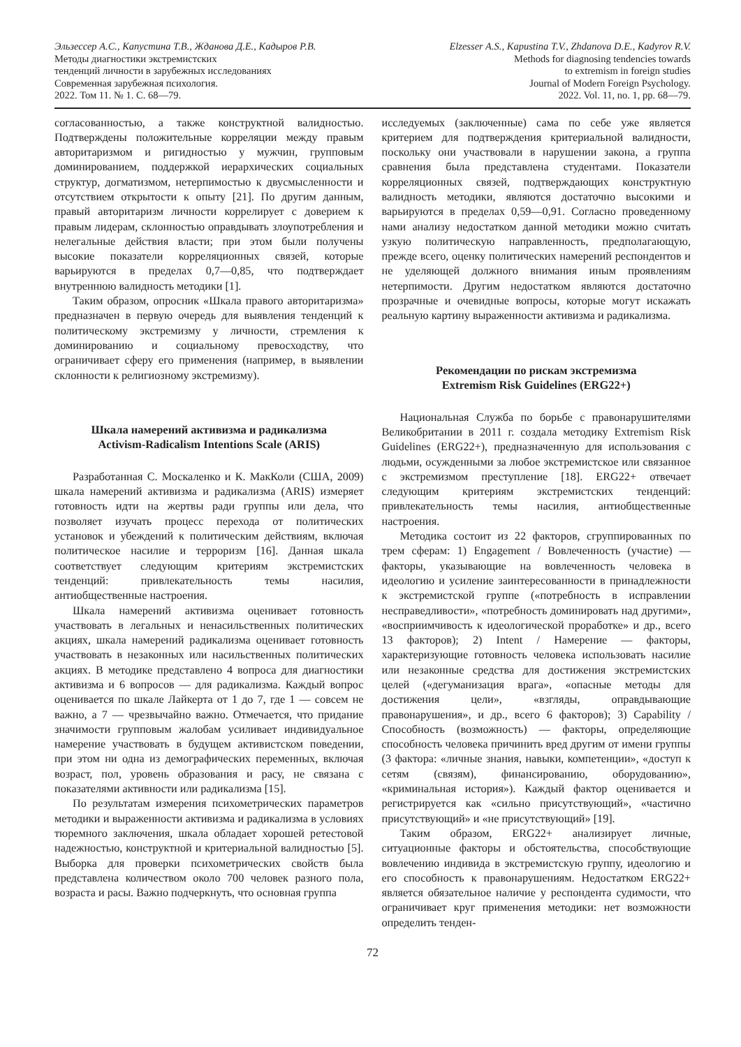Эльзессер А.С., Капустина Т.В., Жданова Д.Е., Кадыров Р.В.
Методы диагностики экстремистских
тенденций личности в зарубежных исследованиях
Современная зарубежная психология.
2022. Том 11. № 1. С. 68—79.
Elzesser A.S., Kapustina T.V., Zhdanova D.E., Kadyrov R.V.
Methods for diagnosing tendencies towards
to extremism in foreign studies
Journal of Modern Foreign Psychology.
2022. Vol. 11, no. 1, pp. 68—79.
согласованностью, а также конструктной валидностью. Подтверждены положительные корреляции между правым авторитаризмом и ригидностью у мужчин, групповым доминированием, поддержкой иерархических социальных структур, догматизмом, нетерпимостью к двусмысленности и отсутствием открытости к опыту [21]. По другим данным, правый авторитаризм личности коррелирует с доверием к правым лидерам, склонностью оправдывать злоупотребления и нелегальные действия власти; при этом были получены высокие показатели корреляционных связей, которые варьируются в пределах 0,7—0,85, что подтверждает внутреннюю валидность методики [1].
Таким образом, опросник «Шкала правого авторитаризма» предназначен в первую очередь для выявления тенденций к политическому экстремизму у личности, стремления к доминированию и социальному превосходству, что ограничивает сферу его применения (например, в выявлении склонности к религиозному экстремизму).
Шкала намерений активизма и радикализма
Activism-Radicalism Intentions Scale (ARIS)
Разработанная С. Москаленко и К. МакКоли (США, 2009) шкала намерений активизма и радикализма (ARIS) измеряет готовность идти на жертвы ради группы или дела, что позволяет изучать процесс перехода от политических установок и убеждений к политическим действиям, включая политическое насилие и терроризм [16]. Данная шкала соответствует следующим критериям экстремистских тенденций: привлекательность темы насилия, антиобщественные настроения.
Шкала намерений активизма оценивает готовность участвовать в легальных и ненасильственных политических акциях, шкала намерений радикализма оценивает готовность участвовать в незаконных или насильственных политических акциях. В методике представлено 4 вопроса для диагностики активизма и 6 вопросов — для радикализма. Каждый вопрос оценивается по шкале Лайкерта от 1 до 7, где 1 — совсем не важно, а 7 — чрезвычайно важно. Отмечается, что придание значимости групповым жалобам усиливает индивидуальное намерение участвовать в будущем активистском поведении, при этом ни одна из демографических переменных, включая возраст, пол, уровень образования и расу, не связана с показателями активности или радикализма [15].
По результатам измерения психометрических параметров методики и выраженности активизма и радикализма в условиях тюремного заключения, шкала обладает хорошей ретестовой надежностью, конструктной и критериальной валидностью [5]. Выборка для проверки психометрических свойств была представлена количеством около 700 человек разного пола, возраста и расы. Важно подчеркнуть, что основная группа
исследуемых (заключенные) сама по себе уже является критерием для подтверждения критериальной валидности, поскольку они участвовали в нарушении закона, а группа сравнения была представлена студентами. Показатели корреляционных связей, подтверждающих конструктную валидность методики, являются достаточно высокими и варьируются в пределах 0,59—0,91. Согласно проведенному нами анализу недостатком данной методики можно считать узкую политическую направленность, предполагающую, прежде всего, оценку политических намерений респондентов и не уделяющей должного внимания иным проявлениям нетерпимости. Другим недостатком являются достаточно прозрачные и очевидные вопросы, которые могут искажать реальную картину выраженности активизма и радикализма.
Рекомендации по рискам экстремизма
Extremism Risk Guidelines (ERG22+)
Национальная Служба по борьбе с правонарушителями Великобритании в 2011 г. создала методику Extremism Risk Guidelines (ERG22+), предназначенную для использования с людьми, осужденными за любое экстремистское или связанное с экстремизмом преступление [18]. ERG22+ отвечает следующим критериям экстремистских тенденций: привлекательность темы насилия, антиобщественные настроения.
Методика состоит из 22 факторов, сгруппированных по трем сферам: 1) Engagement / Вовлеченность (участие) — факторы, указывающие на вовлеченность человека в идеологию и усиление заинтересованности в принадлежности к экстремистской группе («потребность в исправлении несправедливости», «потребность доминировать над другими», «восприимчивость к идеологической проработке» и др., всего 13 факторов); 2) Intent / Намерение — факторы, характеризующие готовность человека использовать насилие или незаконные средства для достижения экстремистских целей («дегуманизация врага», «опасные методы для достижения цели», «взгляды, оправдывающие правонарушения», и др., всего 6 факторов); 3) Capability / Способность (возможность) — факторы, определяющие способность человека причинить вред другим от имени группы (3 фактора: «личные знания, навыки, компетенции», «доступ к сетям (связям), финансированию, оборудованию», «криминальная история»). Каждый фактор оценивается и регистрируется как «сильно присутствующий», «частично присутствующий» и «не присутствующий» [19].
Таким образом, ERG22+ анализирует личные, ситуационные факторы и обстоятельства, способствующие вовлечению индивида в экстремистскую группу, идеологию и его способность к правонарушениям. Недостатком ERG22+ является обязательное наличие у респондента судимости, что ограничивает круг применения методики: нет возможности определить тенден-
72